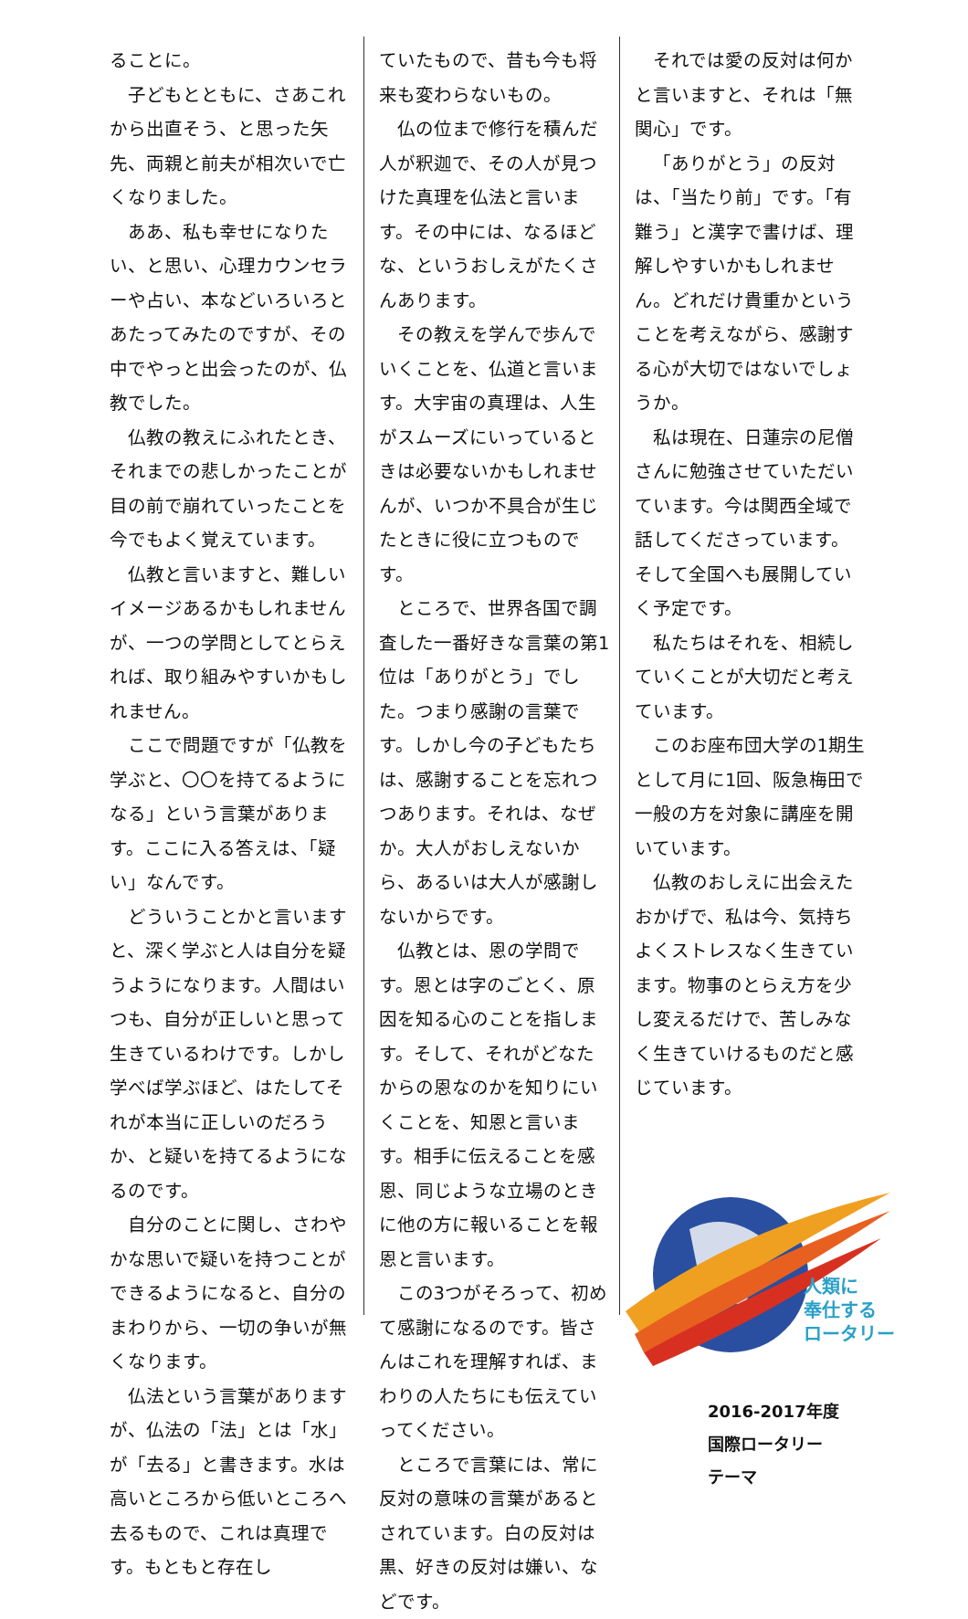ることに。
子どもとともに、さあこれから出直そう、と思った矢先、両親と前夫が相次いで亡くなりました。
ああ、私も幸せになりたい、と思い、心理カウンセラーや占い、本などいろいろとあたってみたのですが、その中でやっと出会ったのが、仏教でした。
仏教の教えにふれたとき、それまでの悲しかったことが目の前で崩れていったことを今でもよく覚えています。
仏教と言いますと、難しいイメージあるかもしれませんが、一つの学問としてとらえれば、取り組みやすいかもしれません。
ここで問題ですが「仏教を学ぶと、〇〇を持てるようになる」という言葉があります。ここに入る答えは、「疑い」なんです。
どういうことかと言いますと、深く学ぶと人は自分を疑うようになります。人間はいつも、自分が正しいと思って生きているわけです。しかし学べば学ぶほど、はたしてそれが本当に正しいのだろうか、と疑いを持てるようになるのです。
自分のことに関し、さわやかな思いで疑いを持つことができるようになると、自分のまわりから、一切の争いが無くなります。
仏法という言葉がありますが、仏法の「法」とは「水」が「去る」と書きます。水は高いところから低いところへ去るもので、これは真理です。もともと存在し
ていたもので、昔も今も将来も変わらないもの。
仏の位まで修行を積んだ人が釈迦で、その人が見つけた真理を仏法と言います。その中には、なるほどな、というおしえがたくさんあります。
その教えを学んで歩んでいくことを、仏道と言います。大宇宙の真理は、人生がスムーズにいっているときは必要ないかもしれませんが、いつか不具合が生じたときに役に立つものです。
ところで、世界各国で調査した一番好きな言葉の第1位は「ありがとう」でした。つまり感謝の言葉です。しかし今の子どもたちは、感謝することを忘れつつあります。それは、なぜか。大人がおしえないから、あるいは大人が感謝しないからです。
仏教とは、恩の学問です。恩とは字のごとく、原因を知る心のことを指します。そして、それがどなたからの恩なのかを知りにいくことを、知恩と言います。相手に伝えることを感恩、同じような立場のときに他の方に報いることを報恩と言います。
この3つがそろって、初めて感謝になるのです。皆さんはこれを理解すれば、まわりの人たちにも伝えていってください。
ところで言葉には、常に反対の意味の言葉があるとされています。白の反対は黒、好きの反対は嫌い、などです。
それでは愛の反対は何かと言いますと、それは「無関心」です。
「ありがとう」の反対は、「当たり前」です。「有難う」と漢字で書けば、理解しやすいかもしれません。どれだけ貴重かということを考えながら、感謝する心が大切ではないでしょうか。
私は現在、日蓮宗の尼僧さんに勉強させていただいています。今は関西全域で話してくださっています。そして全国へも展開していく予定です。
私たちはそれを、相続していくことが大切だと考えています。
このお座布団大学の1期生として月に1回、阪急梅田で一般の方を対象に講座を開いています。
仏教のおしえに出会えたおかげで、私は今、気持ちよくストレスなく生きています。物事のとらえ方を少し変えるだけで、苦しみなく生きていけるものだと感じています。
人類に
奉仕する
ロータリー
2016-2017年度
国際ロータリー
テーマ